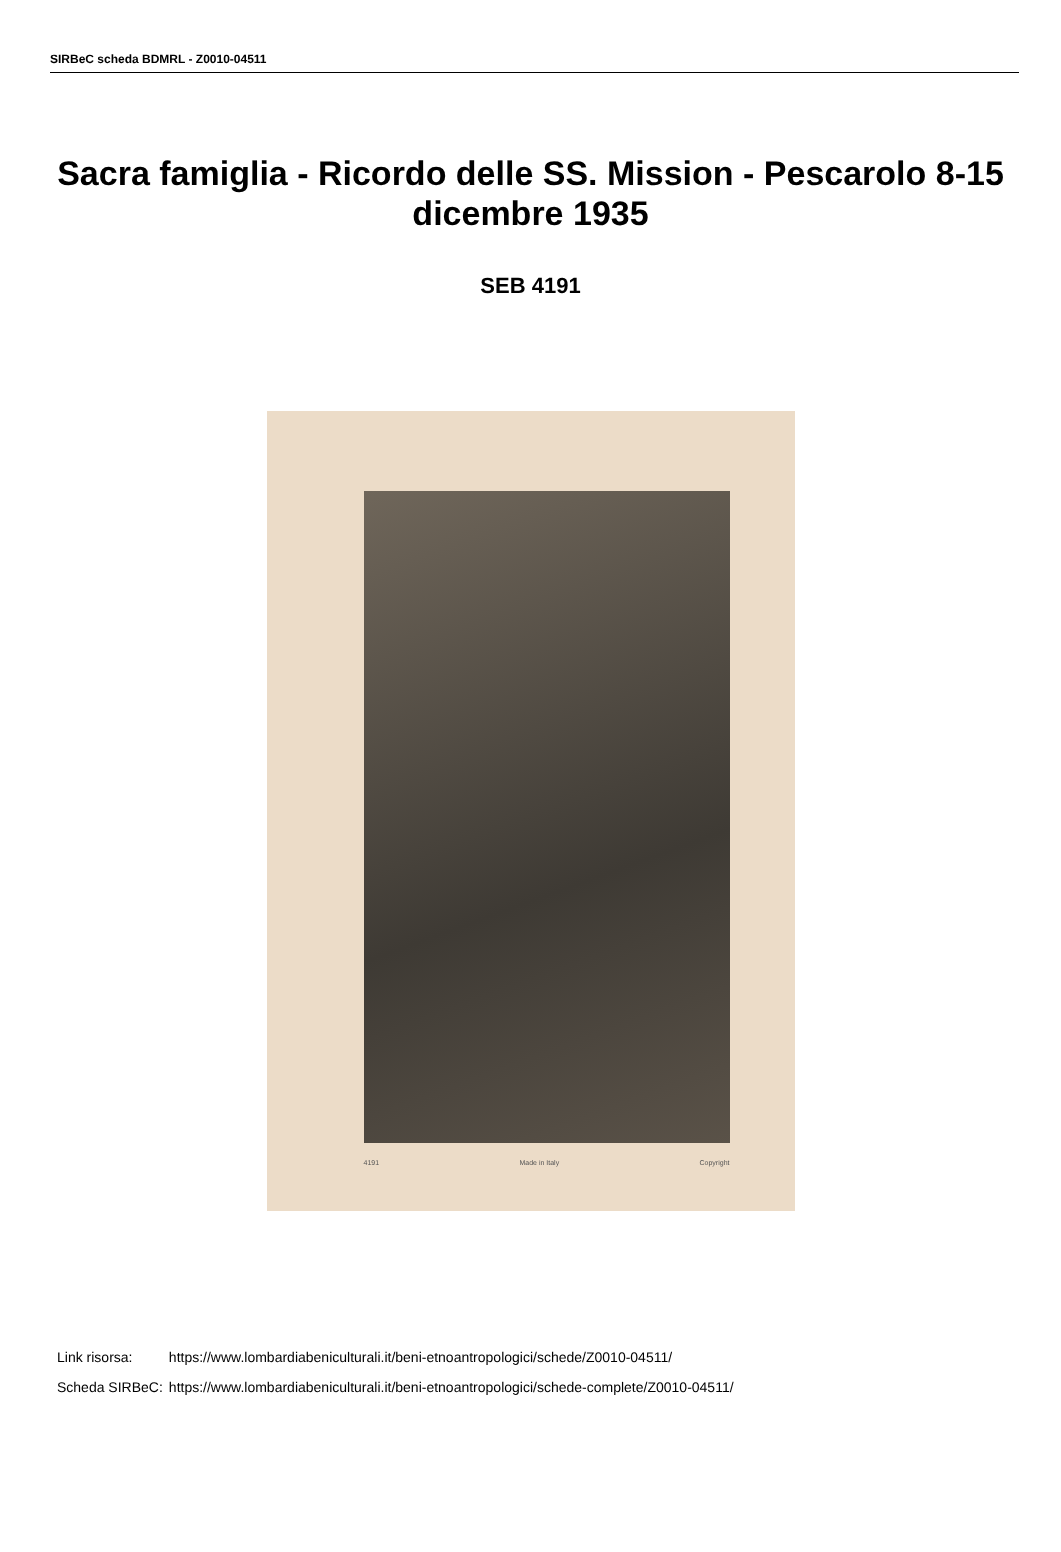SIRBeC scheda BDMRL - Z0010-04511
Sacra famiglia - Ricordo delle SS. Mission - Pescarolo 8-15 dicembre 1935
SEB 4191
4191 Made in Italy Copyright
| Link risorsa: | https://www.lombardiabeniculturali.it/beni-etnoantropologici/schede/Z0010-04511/ |
| Scheda SIRBeC: | https://www.lombardiabeniculturali.it/beni-etnoantropologici/schede-complete/Z0010-04511/ |